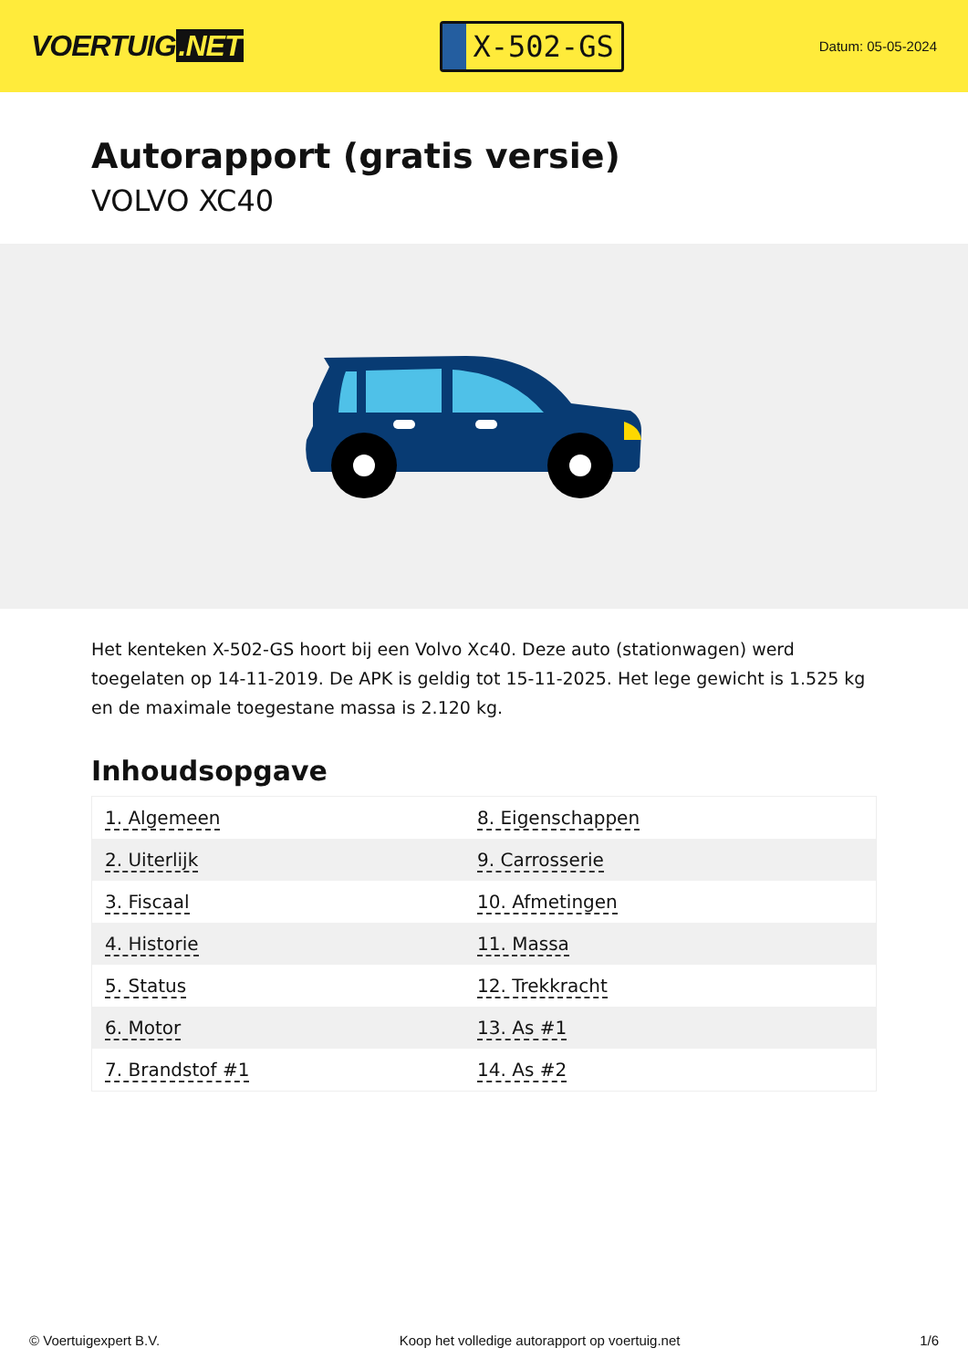VOERTUIG.NET
X-502-GS
Datum: 05-05-2024
Autorapport (gratis versie)
VOLVO XC40
Het kenteken X-502-GS hoort bij een Volvo Xc40. Deze auto (stationwagen) werd toegelaten op 14-11-2019. De APK is geldig tot 15-11-2025. Het lege gewicht is 1.525 kg en de maximale toegestane massa is 2.120 kg.
Inhoudsopgave
| 1. Algemeen | 8. Eigenschappen |
| 2. Uiterlijk | 9. Carrosserie |
| 3. Fiscaal | 10. Afmetingen |
| 4. Historie | 11. Massa |
| 5. Status | 12. Trekkracht |
| 6. Motor | 13. As #1 |
| 7. Brandstof #1 | 14. As #2 |
© Voertuigexpert B.V. Koop het volledige autorapport op voertuig.net 1/6